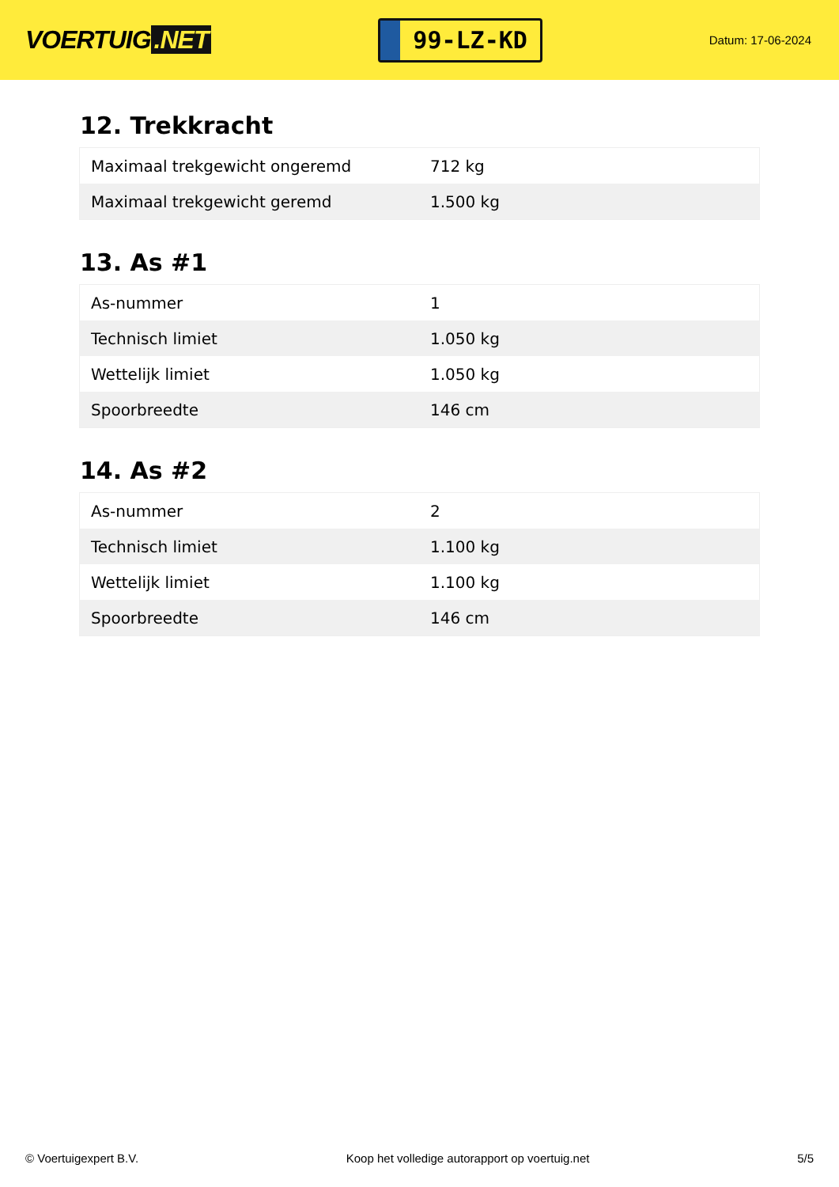VOERTUIG.NET
99-LZ-KD
Datum: 17-06-2024
12. Trekkracht
| Maximaal trekgewicht ongeremd | 712 kg |
| Maximaal trekgewicht geremd | 1.500 kg |
13. As #1
| As-nummer | 1 |
| Technisch limiet | 1.050 kg |
| Wettelijk limiet | 1.050 kg |
| Spoorbreedte | 146 cm |
14. As #2
| As-nummer | 2 |
| Technisch limiet | 1.100 kg |
| Wettelijk limiet | 1.100 kg |
| Spoorbreedte | 146 cm |
© Voertuigexpert B.V. Koop het volledige autorapport op voertuig.net 5/5